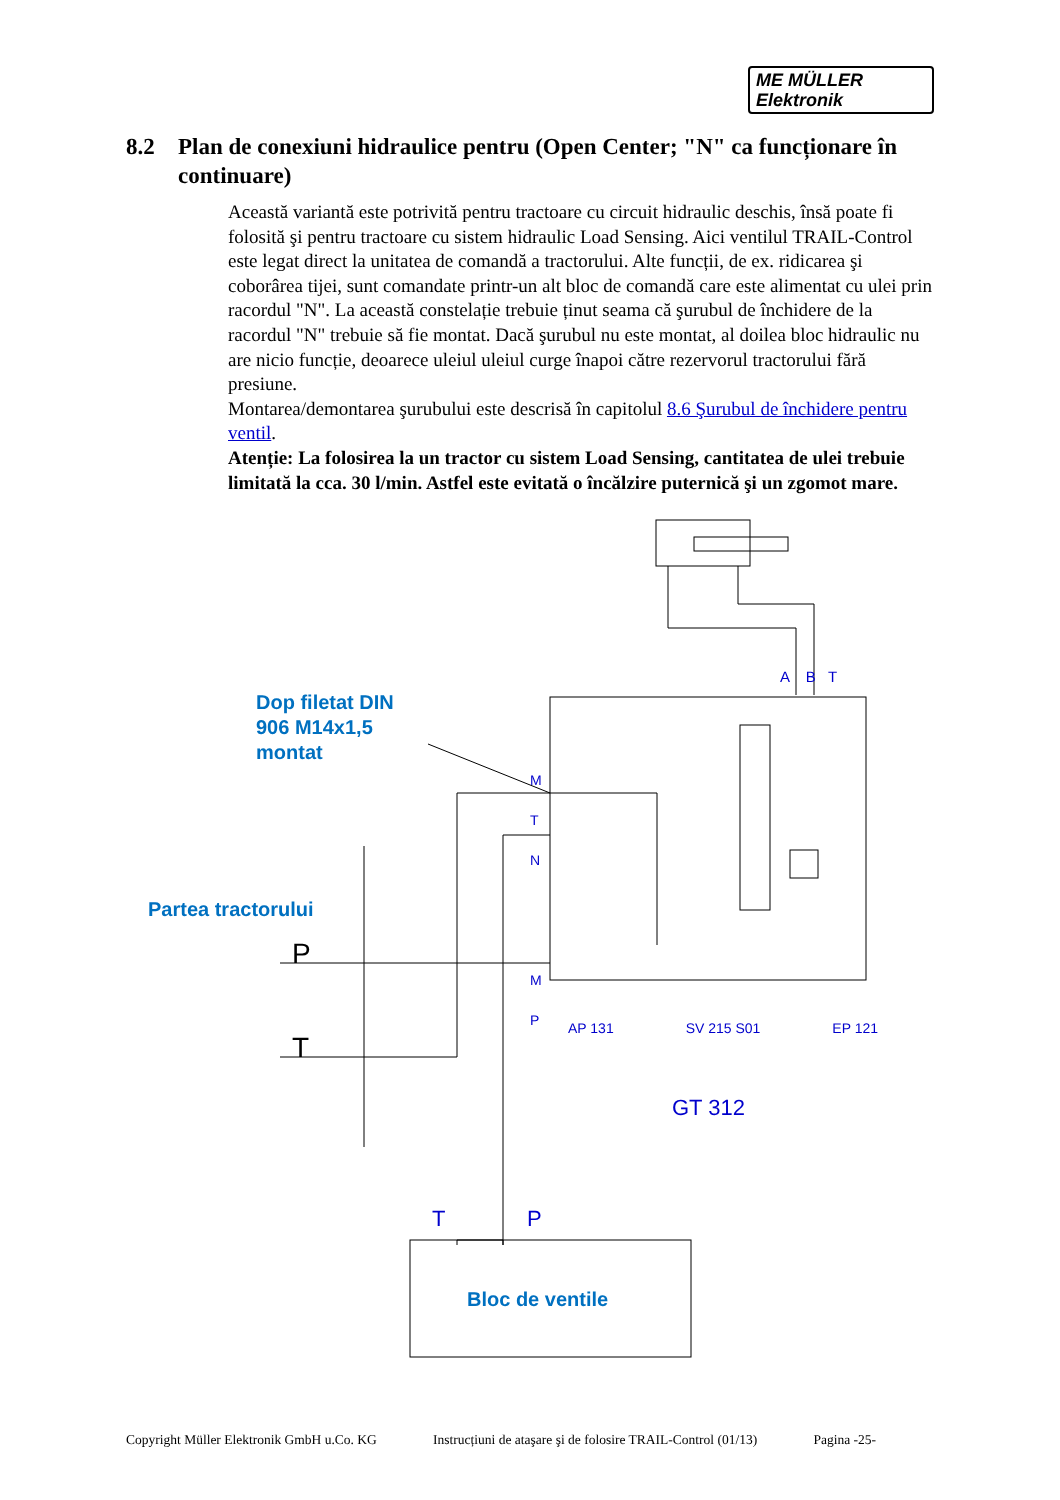ME MÜLLER
Elektronik
8.2 Plan de conexiuni hidraulice pentru (Open Center; "N" ca funcționare în continuare)
Această variantă este potrivită pentru tractoare cu circuit hidraulic deschis, însă poate fi folosită şi pentru tractoare cu sistem hidraulic Load Sensing. Aici ventilul TRAIL-Control este legat direct la unitatea de comandă a tractorului. Alte funcții, de ex. ridicarea şi coborârea tijei, sunt comandate printr-un alt bloc de comandă care este alimentat cu ulei prin racordul "N". La această constelație trebuie ținut seama că şurubul de închidere de la racordul "N" trebuie să fie montat. Dacă şurubul nu este montat, al doilea bloc hidraulic nu are nicio funcție, deoarece uleiul uleiul curge înapoi către rezervorul tractorului fără presiune.
Montarea/demontarea şurubului este descrisă în capitolul 8.6 Şurubul de închidere pentru ventil.
Atenție: La folosirea la un tractor cu sistem Load Sensing, cantitatea de ulei trebuie limitată la cca. 30 l/min. Astfel este evitată o încălzire puternică şi un zgomot mare.
Dop filetat DIN
906 M14x1,5
montat
Partea tractorului
Bloc de ventile
P
T
T P
A B T
M
T
N
M
P
AP 131 SV 215 S01 EP 121
GT 312
Copyright Müller Elektronik GmbH u.Co. KG Instrucțiuni de ataşare şi de folosire TRAIL-Control (01/13) Pagina -25-